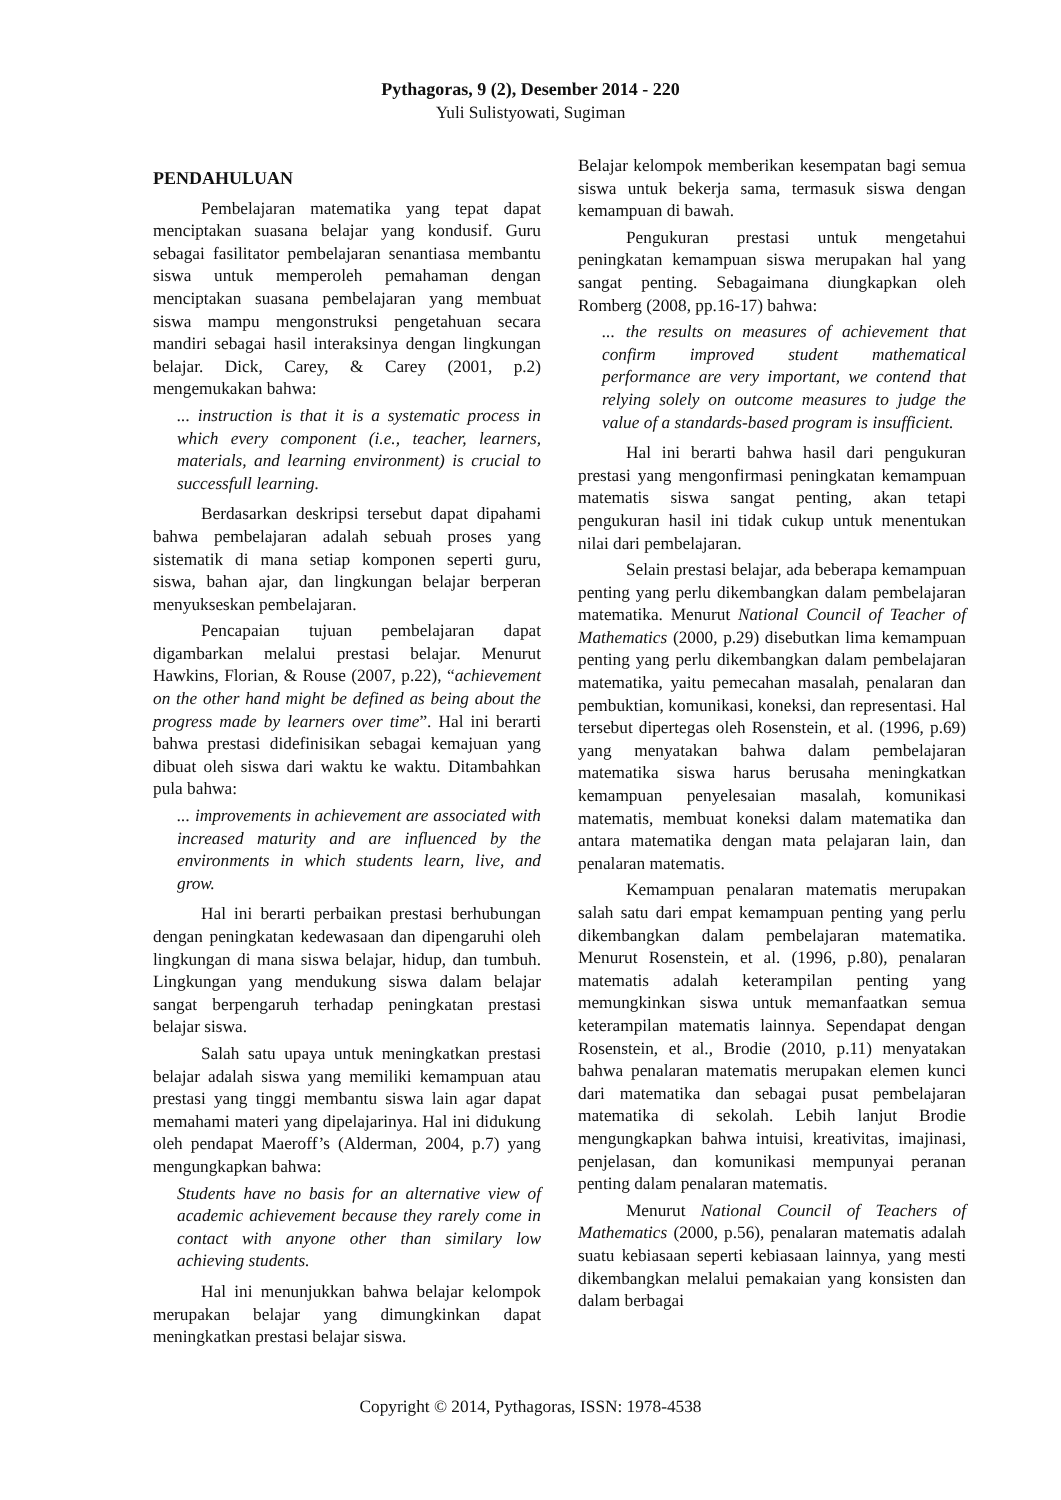Pythagoras, 9 (2), Desember 2014 - 220
Yuli Sulistyowati, Sugiman
PENDAHULUAN
Pembelajaran matematika yang tepat dapat menciptakan suasana belajar yang kondusif. Guru sebagai fasilitator pembelajaran senantiasa membantu siswa untuk memperoleh pemahaman dengan menciptakan suasana pembelajaran yang membuat siswa mampu mengonstruksi pengetahuan secara mandiri sebagai hasil interaksinya dengan lingkungan belajar. Dick, Carey, & Carey (2001, p.2) mengemukakan bahwa:
... instruction is that it is a systematic process in which every component (i.e., teacher, learners, materials, and learning environment) is crucial to successfull learning.
Berdasarkan deskripsi tersebut dapat dipahami bahwa pembelajaran adalah sebuah proses yang sistematik di mana setiap komponen seperti guru, siswa, bahan ajar, dan lingkungan belajar berperan menyukseskan pembelajaran.
Pencapaian tujuan pembelajaran dapat digambarkan melalui prestasi belajar. Menurut Hawkins, Florian, & Rouse (2007, p.22), “achievement on the other hand might be defined as being about the progress made by learners over time”. Hal ini berarti bahwa prestasi didefinisikan sebagai kemajuan yang dibuat oleh siswa dari waktu ke waktu. Ditambahkan pula bahwa:
... improvements in achievement are associated with increased maturity and are influenced by the environments in which students learn, live, and grow.
Hal ini berarti perbaikan prestasi berhubungan dengan peningkatan kedewasaan dan dipengaruhi oleh lingkungan di mana siswa belajar, hidup, dan tumbuh. Lingkungan yang mendukung siswa dalam belajar sangat berpengaruh terhadap peningkatan prestasi belajar siswa.
Salah satu upaya untuk meningkatkan prestasi belajar adalah siswa yang memiliki kemampuan atau prestasi yang tinggi membantu siswa lain agar dapat memahami materi yang dipelajarinya. Hal ini didukung oleh pendapat Maeroff’s (Alderman, 2004, p.7) yang mengungkapkan bahwa:
Students have no basis for an alternative view of academic achievement because they rarely come in contact with anyone other than similary low achieving students.
Hal ini menunjukkan bahwa belajar kelompok merupakan belajar yang dimungkinkan dapat meningkatkan prestasi belajar siswa.
Belajar kelompok memberikan kesempatan bagi semua siswa untuk bekerja sama, termasuk siswa dengan kemampuan di bawah.
Pengukuran prestasi untuk mengetahui peningkatan kemampuan siswa merupakan hal yang sangat penting. Sebagaimana diungkapkan oleh Romberg (2008, pp.16-17) bahwa:
... the results on measures of achievement that confirm improved student mathematical performance are very important, we contend that relying solely on outcome measures to judge the value of a standards-based program is insufficient.
Hal ini berarti bahwa hasil dari pengukuran prestasi yang mengonfirmasi peningkatan kemampuan matematis siswa sangat penting, akan tetapi pengukuran hasil ini tidak cukup untuk menentukan nilai dari pembelajaran.
Selain prestasi belajar, ada beberapa kemampuan penting yang perlu dikembangkan dalam pembelajaran matematika. Menurut National Council of Teacher of Mathematics (2000, p.29) disebutkan lima kemampuan penting yang perlu dikembangkan dalam pembelajaran matematika, yaitu pemecahan masalah, penalaran dan pembuktian, komunikasi, koneksi, dan representasi. Hal tersebut dipertegas oleh Rosenstein, et al. (1996, p.69) yang menyatakan bahwa dalam pembelajaran matematika siswa harus berusaha meningkatkan kemampuan penyelesaian masalah, komunikasi matematis, membuat koneksi dalam matematika dan antara matematika dengan mata pelajaran lain, dan penalaran matematis.
Kemampuan penalaran matematis merupakan salah satu dari empat kemampuan penting yang perlu dikembangkan dalam pembelajaran matematika. Menurut Rosenstein, et al. (1996, p.80), penalaran matematis adalah keterampilan penting yang memungkinkan siswa untuk memanfaatkan semua keterampilan matematis lainnya. Sependapat dengan Rosenstein, et al., Brodie (2010, p.11) menyatakan bahwa penalaran matematis merupakan elemen kunci dari matematika dan sebagai pusat pembelajaran matematika di sekolah. Lebih lanjut Brodie mengungkapkan bahwa intuisi, kreativitas, imajinasi, penjelasan, dan komunikasi mempunyai peranan penting dalam penalaran matematis.
Menurut National Council of Teachers of Mathematics (2000, p.56), penalaran matematis adalah suatu kebiasaan seperti kebiasaan lainnya, yang mesti dikembangkan melalui pemakaian yang konsisten dan dalam berbagai
Copyright © 2014, Pythagoras, ISSN: 1978-4538